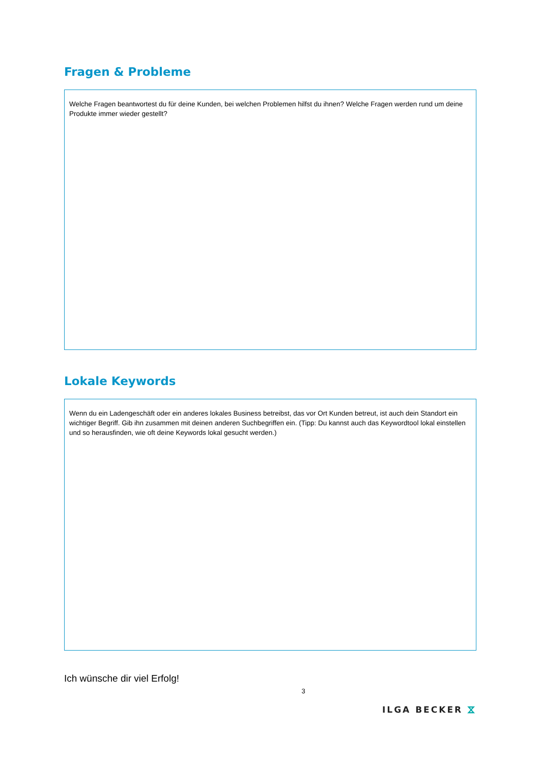Fragen & Probleme
Welche Fragen beantwortest du für deine Kunden, bei welchen Problemen hilfst du ihnen? Welche Fragen werden rund um deine Produkte immer wieder gestellt?
Lokale Keywords
Wenn du ein Ladengeschäft oder ein anderes lokales Business betreibst, das vor Ort Kunden betreut, ist auch dein Standort ein wichtiger Begriff. Gib ihn zusammen mit deinen anderen Suchbegriffen ein. (Tipp: Du kannst auch das Keywordtool lokal einstellen und so herausfinden, wie oft deine Keywords lokal gesucht werden.)
Ich wünsche dir viel Erfolg!
3
ILGA BECKER ⧖